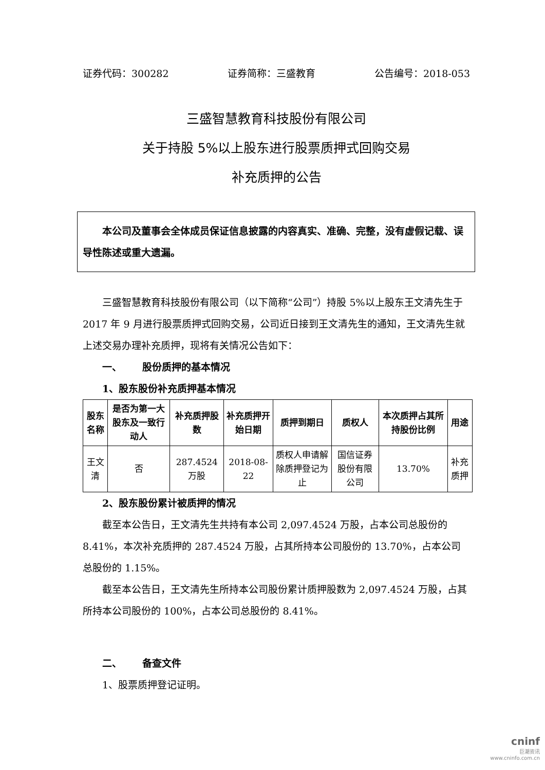证券代码：300282 证券简称：三盛教育 公告编号：2018-053
三盛智慧教育科技股份有限公司
关于持股 5%以上股东进行股票质押式回购交易
补充质押的公告
本公司及董事会全体成员保证信息披露的内容真实、准确、完整，没有虚假记载、误导性陈述或重大遗漏。
三盛智慧教育科技股份有限公司（以下简称“公司”）持股 5%以上股东王文清先生于 2017 年 9 月进行股票质押式回购交易，公司近日接到王文清先生的通知，王文清先生就上述交易办理补充质押，现将有关情况公告如下：
一、 股份质押的基本情况
1、股东股份补充质押基本情况
| 股东名称 | 是否为第一大股东及一致行动人 | 补充质押股数 | 补充质押开始日期 | 质押到期日 | 质权人 | 本次质押占其所持股份比例 | 用途 |
| --- | --- | --- | --- | --- | --- | --- | --- |
| 王文清 | 否 | 287.4524万股 | 2018-08-22 | 质权人申请解除质押登记为止 | 国信证券股份有限公司 | 13.70% | 补充质押 |
2、股东股份累计被质押的情况
截至本公告日，王文清先生共持有本公司 2,097.4524 万股，占本公司总股份的 8.41%，本次补充质押的 287.4524 万股，占其所持本公司股份的 13.70%，占本公司总股份的 1.15%。
截至本公告日，王文清先生所持本公司股份累计质押股数为 2,097.4524 万股，占其所持本公司股份的 100%，占本公司总股份的 8.41%。
二、 备查文件
1、股票质押登记证明。
cninf
巨潮资讯
www.cninfo.com.cn